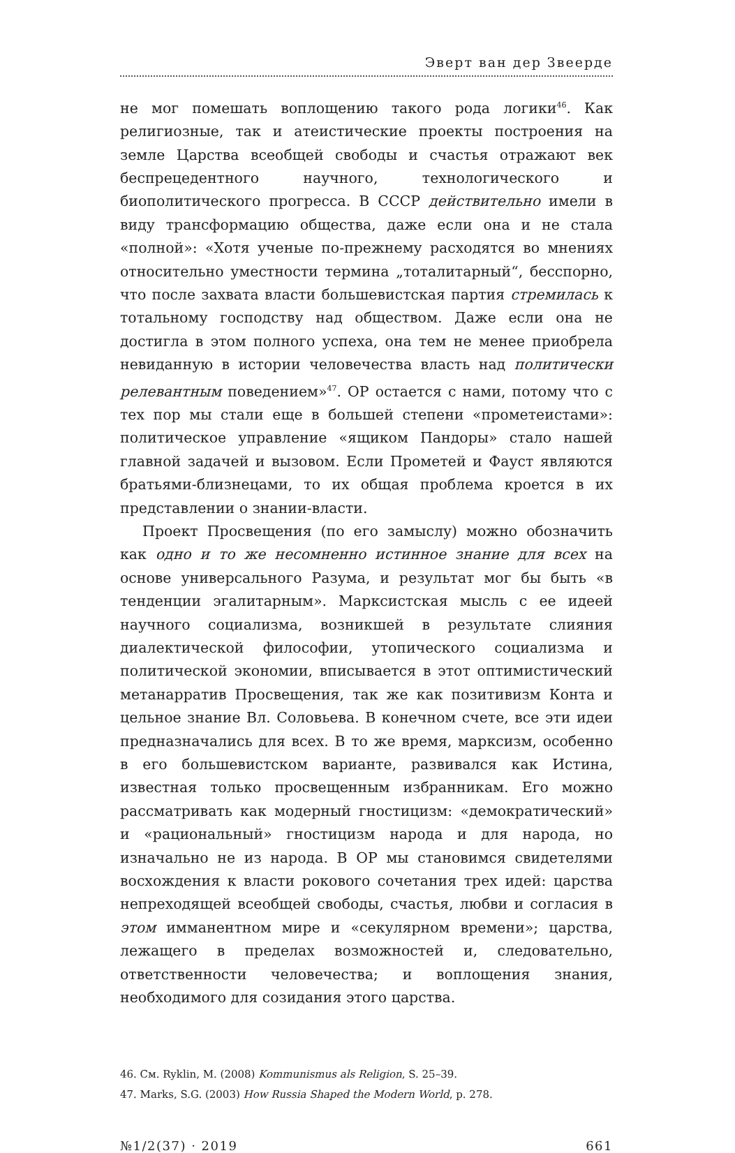Эверт ван дер Звеерде
не мог помешать воплощению такого рода логики<sup>46</sup>. Как религиозные, так и атеистические проекты построения на земле Царства всеобщей свободы и счастья отражают век беспрецедентного научного, технологического и биополитического прогресса. В СССР действительно имели в виду трансформацию общества, даже если она и не стала «полной»: «Хотя ученые по-прежнему расходятся во мнениях относительно уместности термина „тоталитарный“, бесспорно, что после захвата власти большевистская партия стремилась к тотальному господству над обществом. Даже если она не достигла в этом полного успеха, она тем не менее приобрела невиданную в истории человечества власть над политически релевантным поведением»<sup>47</sup>. ОР остается с нами, потому что с тех пор мы стали еще в большей степени «прометеистами»: политическое управление «ящиком Пандоры» стало нашей главной задачей и вызовом. Если Прометей и Фауст являются братьями-близнецами, то их общая проблема кроется в их представлении о знании-власти.
Проект Просвещения (по его замыслу) можно обозначить как одно и то же несомненно истинное знание для всех на основе универсального Разума, и результат мог бы быть «в тенденции эгалитарным». Марксистская мысль с ее идеей научного социализма, возникшей в результате слияния диалектической философии, утопического социализма и политической экономии, вписывается в этот оптимистический метанарратив Просвещения, так же как позитивизм Конта и цельное знание Вл. Соловьева. В конечном счете, все эти идеи предназначались для всех. В то же время, марксизм, особенно в его большевистском варианте, развивался как Истина, известная только просвещенным избранникам. Его можно рассматривать как модерный гностицизм: «демократический» и «рациональный» гностицизм народа и для народа, но изначально не из народа. В ОР мы становимся свидетелями восхождения к власти рокового сочетания трех идей: царства непреходящей всеобщей свободы, счастья, любви и согласия в этом имманентном мире и «секулярном времени»; царства, лежащего в пределах возможностей и, следовательно, ответственности человечества; и воплощения знания, необходимого для созидания этого царства.
46. См. Ryklin, M. (2008) Kommunismus als Religion, S. 25–39.
47. Marks, S.G. (2003) How Russia Shaped the Modern World, p. 278.
№1/2(37) · 2019 661